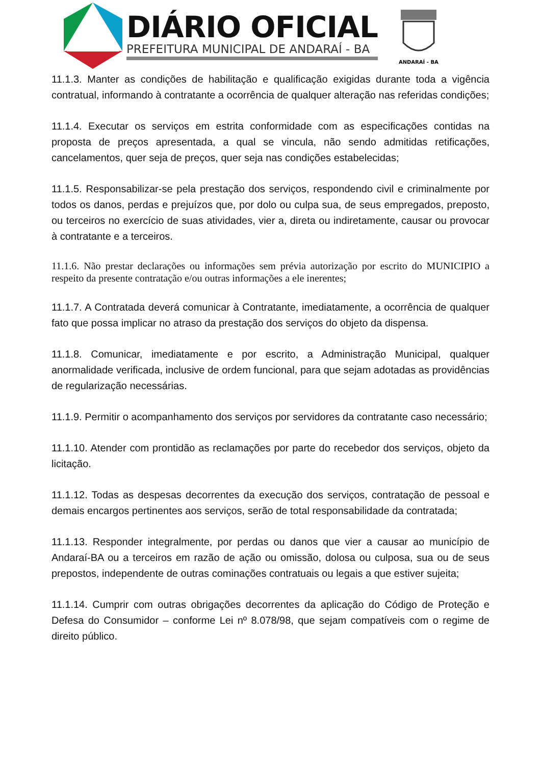DIÁRIO OFICIAL
PREFEITURA MUNICIPAL DE ANDARAÍ - BA
ANDARAÍ - BA
11.1.3. Manter as condições de habilitação e qualificação exigidas durante toda a vigência contratual, informando à contratante a ocorrência de qualquer alteração nas referidas condições;
11.1.4. Executar os serviços em estrita conformidade com as especificações contidas na proposta de preços apresentada, a qual se vincula, não sendo admitidas retificações, cancelamentos, quer seja de preços, quer seja nas condições estabelecidas;
11.1.5. Responsabilizar-se pela prestação dos serviços, respondendo civil e criminalmente por todos os danos, perdas e prejuízos que, por dolo ou culpa sua, de seus empregados, preposto, ou terceiros no exercício de suas atividades, vier a, direta ou indiretamente, causar ou provocar à contratante e a terceiros.
11.1.6. Não prestar declarações ou informações sem prévia autorização por escrito do MUNICIPIO a respeito da presente contratação e/ou outras informações a ele inerentes;
11.1.7. A Contratada deverá comunicar à Contratante, imediatamente, a ocorrência de qualquer fato que possa implicar no atraso da prestação dos serviços do objeto da dispensa.
11.1.8. Comunicar, imediatamente e por escrito, a Administração Municipal, qualquer anormalidade verificada, inclusive de ordem funcional, para que sejam adotadas as providências de regularização necessárias.
11.1.9. Permitir o acompanhamento dos serviços por servidores da contratante caso necessário;
11.1.10. Atender com prontidão as reclamações por parte do recebedor dos serviços, objeto da licitação.
11.1.12. Todas as despesas decorrentes da execução dos serviços, contratação de pessoal e demais encargos pertinentes aos serviços, serão de total responsabilidade da contratada;
11.1.13. Responder integralmente, por perdas ou danos que vier a causar ao município de Andaraí-BA ou a terceiros em razão de ação ou omissão, dolosa ou culposa, sua ou de seus prepostos, independente de outras cominações contratuais ou legais a que estiver sujeita;
11.1.14. Cumprir com outras obrigações decorrentes da aplicação do Código de Proteção e Defesa do Consumidor – conforme Lei nº 8.078/98, que sejam compatíveis com o regime de direito público.